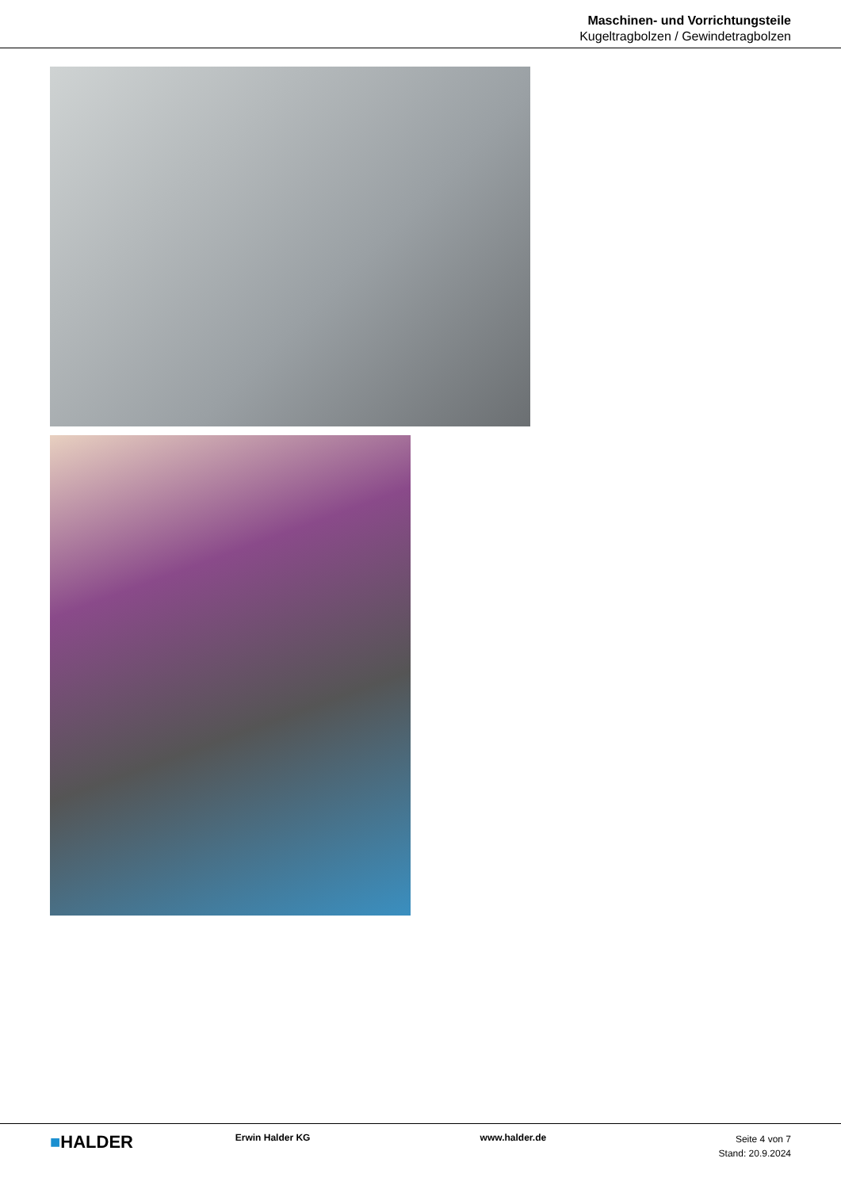Maschinen- und Vorrichtungsteile
Kugeltragbolzen / Gewindetragbolzen
■HALDER
Erwin Halder KG www.halder.de
Seite 4 von 7
Stand: 20.9.2024